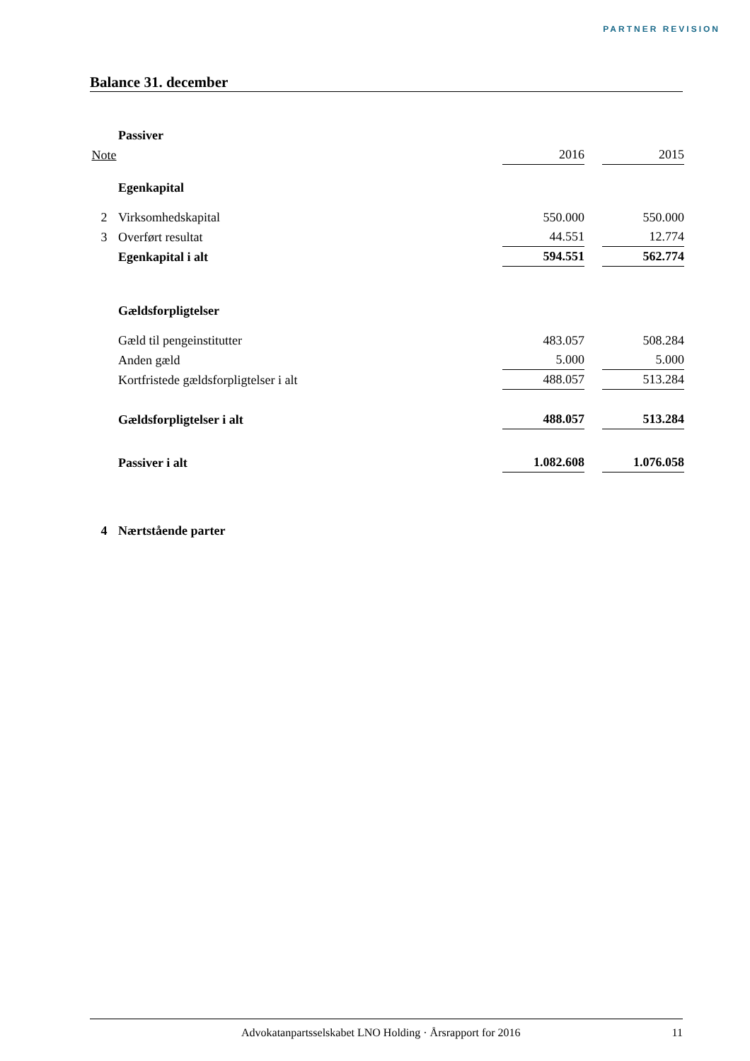PARTNER REVISION
Balance 31. december
| | Passiver | | | |
| Note | | 2016 | | 2015 |
| | Egenkapital | | | |
| 2 | Virksomhedskapital | 550.000 | | 550.000 |
| 3 | Overført resultat | 44.551 | | 12.774 |
| | Egenkapital i alt | 594.551 | | 562.774 |
| | Gældsforpligtelser | | | |
| | Gæld til pengeinstitutter | 483.057 | | 508.284 |
| | Anden gæld | 5.000 | | 5.000 |
| | Kortfristede gældsforpligtelser i alt | 488.057 | | 513.284 |
| | Gældsforpligtelser i alt | 488.057 | | 513.284 |
| | Passiver i alt | 1.082.608 | | 1.076.058 |
| 4 | Nærtstående parter | | | |
Advokatanpartsselskabet LNO Holding · Årsrapport for 2016 11